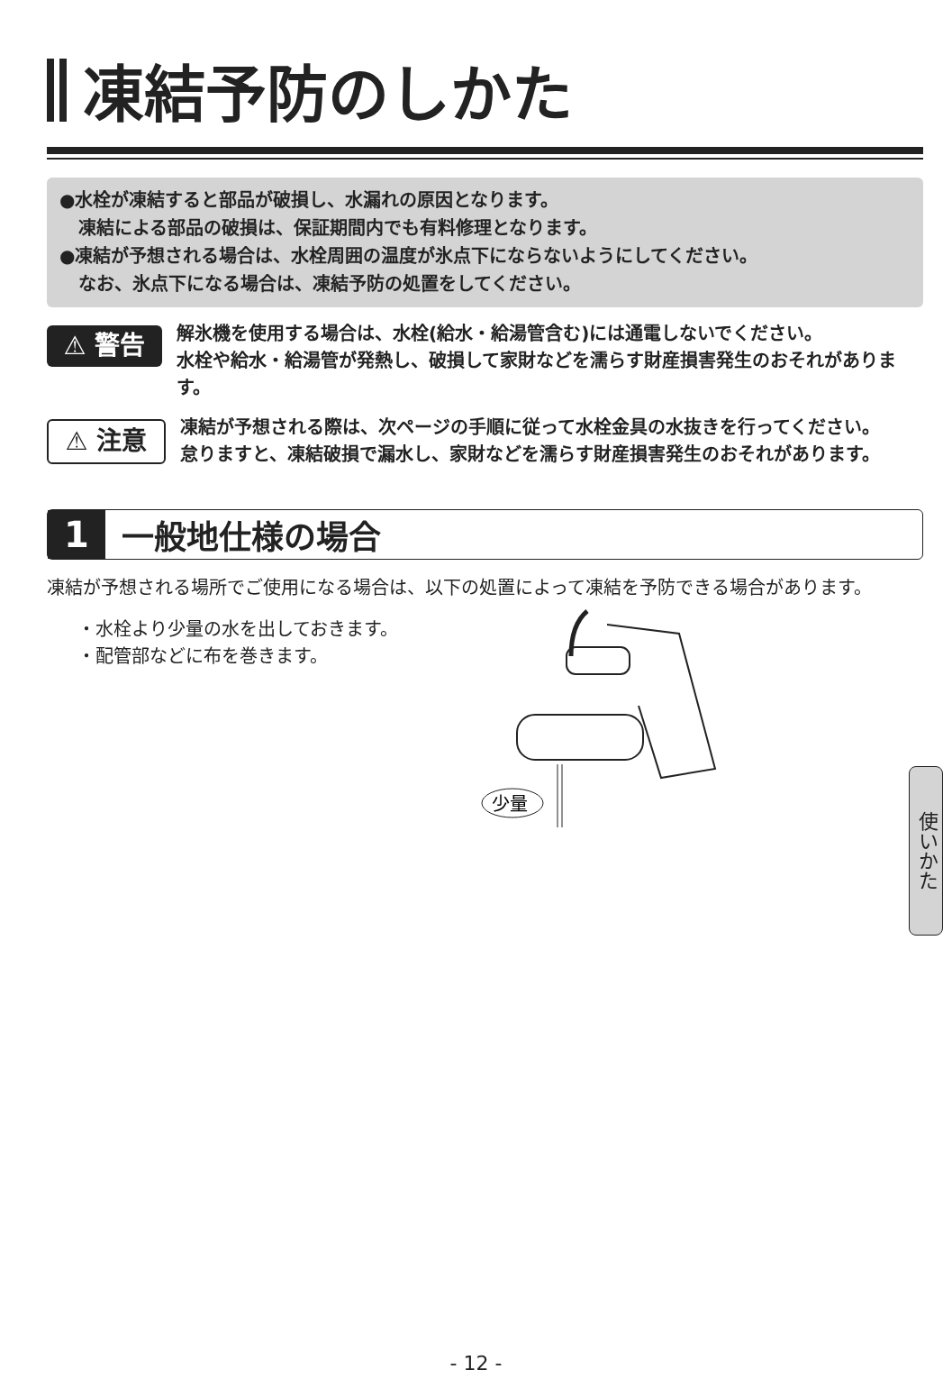凍結予防のしかた
●水栓が凍結すると部品が破損し、水漏れの原因となります。
凍結による部品の破損は、保証期間内でも有料修理となります。
●凍結が予想される場合は、水栓周囲の温度が氷点下にならないようにしてください。
なお、氷点下になる場合は、凍結予防の処置をしてください。
⚠ 警告
解氷機を使用する場合は、水栓(給水・給湯管含む)には通電しないでください。
水栓や給水・給湯管が発熱し、破損して家財などを濡らす財産損害発生のおそれがあります。
⚠ 注意
凍結が予想される際は、次ページの手順に従って水栓金具の水抜きを行ってください。
怠りますと、凍結破損で漏水し、家財などを濡らす財産損害発生のおそれがあります。
1 一般地仕様の場合
凍結が予想される場所でご使用になる場合は、以下の処置によって凍結を予防できる場合があります。
・水栓より少量の水を出しておきます。
・配管部などに布を巻きます。
少量
使いかた
- 12 -